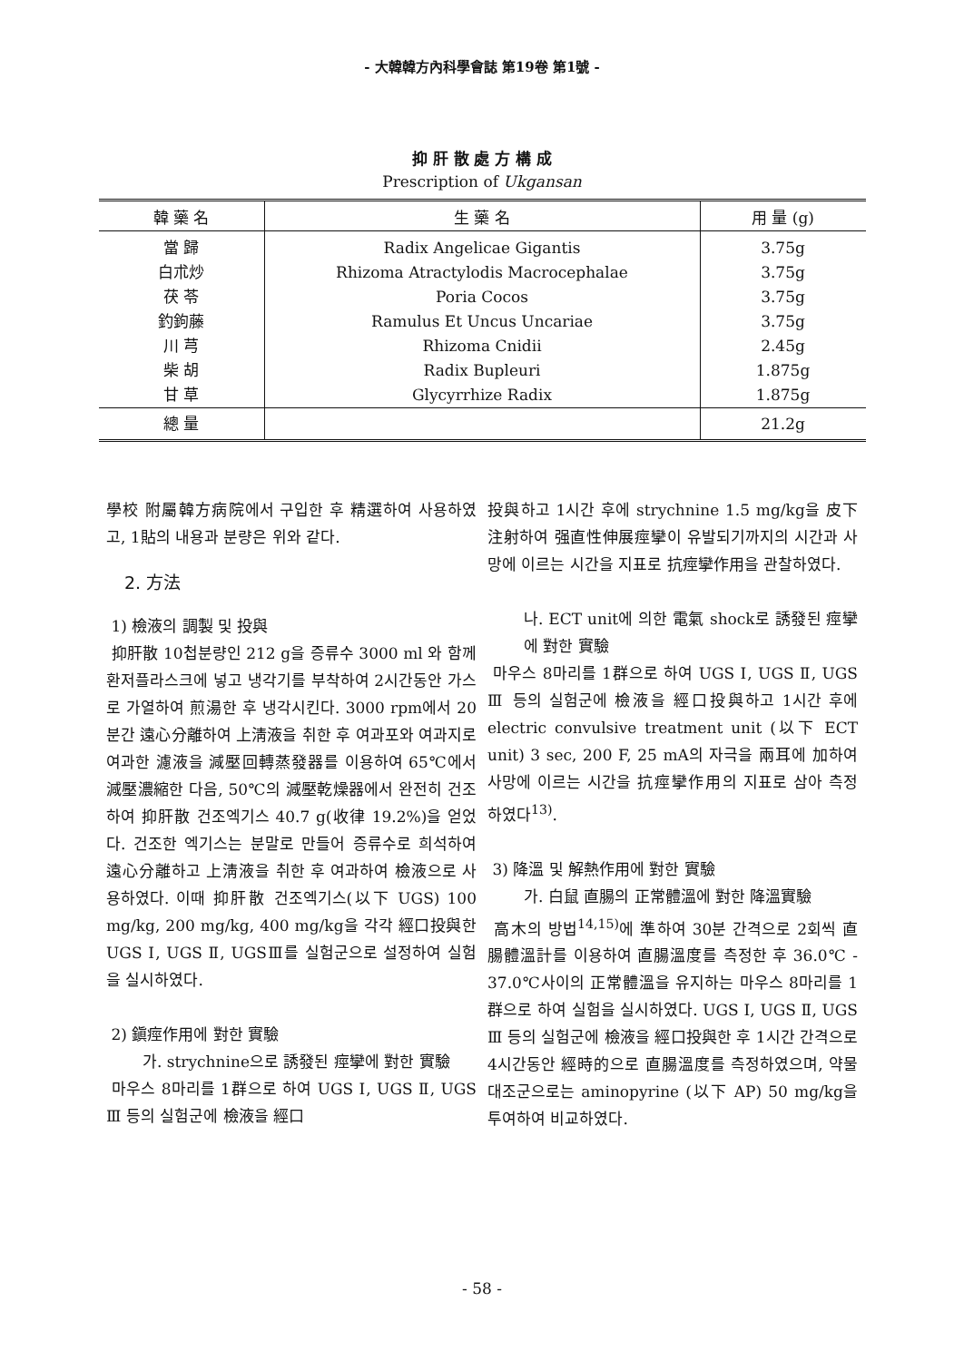- 大韓韓方內科學會誌 第19卷 第1號 -
抑 肝 散 處 方 構 成
Prescription of Ukgansan
| 韓 藥 名 | 生 藥 名 | 用 量 (g) |
| --- | --- | --- |
| 當 歸 | Radix Angelicae Gigantis | 3.75g |
| 白朮炒 | Rhizoma Atractylodis Macrocephalae | 3.75g |
| 茯 苓 | Poria Cocos | 3.75g |
| 釣鉤藤 | Ramulus Et Uncus Uncariae | 3.75g |
| 川 芎 | Rhizoma Cnidii | 2.45g |
| 柴 胡 | Radix Bupleuri | 1.875g |
| 甘 草 | Glycyrrhize Radix | 1.875g |
| 總 量 | | 21.2g |
學校 附屬韓方病院에서 구입한 후 精選하여 사용하였고, 1貼의 내용과 분량은 위와 같다.
2. 方法
1) 檢液의 調製 및 投與
抑肝散 10첩분량인 212 g을 증류수 3000 ml 와 함께 환저플라스크에 넣고 냉각기를 부착하여 2시간동안 가스로 가열하여 煎湯한 후 냉각시킨다. 3000 rpm에서 20분간 遠心分離하여 上淸液을 취한 후 여과포와 여과지로 여과한 濾液을 減壓回轉蒸發器를 이용하여 65℃에서 減壓濃縮한 다음, 50℃의 減壓乾燥器에서 완전히 건조하여 抑肝散 건조엑기스 40.7 g(收律 19.2%)을 얻었다. 건조한 엑기스는 분말로 만들어 증류수로 희석하여 遠心分離하고 上淸液을 취한 후 여과하여 檢液으로 사용하였다. 이때 抑肝散 건조엑기스(以下 UGS) 100 mg/kg, 200 mg/kg, 400 mg/kg을 각각 經口投與한 UGS Ⅰ, UGS Ⅱ, UGSⅢ를 실험군으로 설정하여 실험을 실시하였다.
2) 鎭痙作用에 對한 實驗
가. strychnine으로 誘發된 痙攣에 對한 實驗
마우스 8마리를 1群으로 하여 UGS Ⅰ, UGS Ⅱ, UGS Ⅲ 등의 실험군에 檢液을 經口
投與하고 1시간 후에 strychnine 1.5 mg/kg을 皮下注射하여 强直性伸展痙攣이 유발되기까지의 시간과 사망에 이르는 시간을 지표로 抗痙攣作用을 관찰하였다.
나. ECT unit에 의한 電氣 shock로 誘發된 痙攣에 對한 實驗
마우스 8마리를 1群으로 하여 UGS Ⅰ, UGS Ⅱ, UGS Ⅲ 등의 실험군에 檢液을 經口投與하고 1시간 후에 electric convulsive treatment unit (以下 ECT unit) 3 sec, 200 F, 25 mA의 자극을 兩耳에 加하여 사망에 이르는 시간을 抗痙攣作用의 지표로 삼아 측정 하였다<sup>13)</sup>.
3) 降溫 및 解熱作用에 對한 實驗
가. 白鼠 直腸의 正常體溫에 對한 降溫實驗
高木의 방법<sup>14,15)</sup>에 準하여 30분 간격으로 2회씩 直腸體溫計를 이용하여 直腸溫度를 측정한 후 36.0℃ - 37.0℃사이의 正常體溫을 유지하는 마우스 8마리를 1群으로 하여 실험을 실시하였다. UGS Ⅰ, UGS Ⅱ, UGS Ⅲ 등의 실험군에 檢液을 經口投與한 후 1시간 간격으로 4시간동안 經時的으로 直腸溫度를 측정하였으며, 약물대조군으로는 aminopyrine (以下 AP) 50 mg/kg을 투여하여 비교하였다.
- 58 -